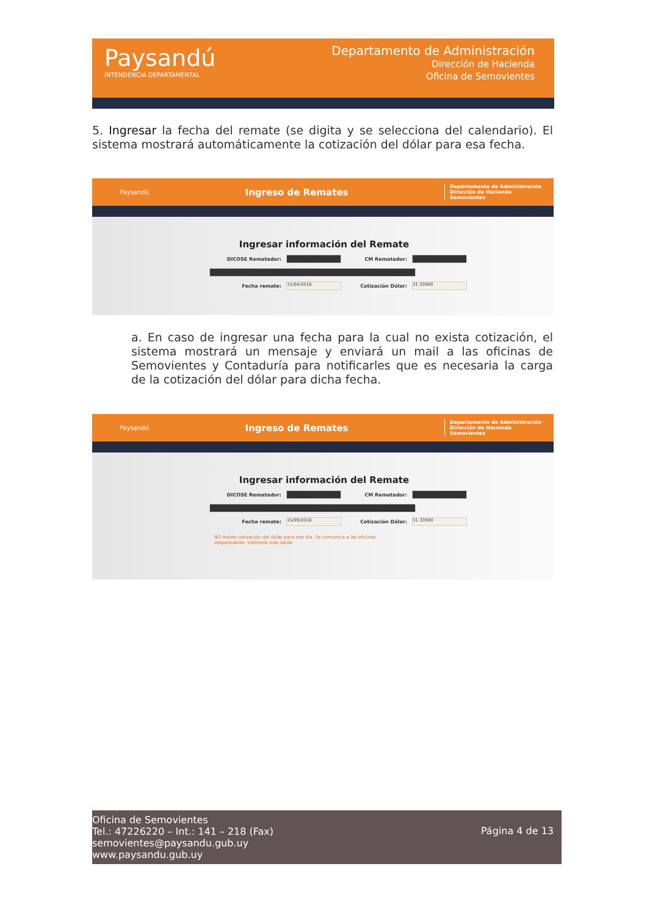Paysandú
INTENDENCIA DEPARTAMENTAL
Departamento de Administración
Dirección de Hacienda
Oficina de Semovientes
5. Ingresar la fecha del remate (se digita y se selecciona del calendario). El sistema mostrará automáticamente la cotización del dólar para esa fecha.
Paysandú Ingreso de Remates Departamento de Administración
Dirección de Hacienda
Semovientes
Ingresar información del Remate
DICOSE Rematador: CM Rematador:
Fecha remate: 15/04/2016 Cotización Dólar: 31.33900
a. En caso de ingresar una fecha para la cual no exista cotización, el sistema mostrará un mensaje y enviará un mail a las oficinas de Semovientes y Contaduría para notificarles que es necesaria la carga de la cotización del dólar para dicha fecha.
Paysandú Ingreso de Remates Departamento de Administración
Dirección de Hacienda
Semovientes
Ingresar información del Remate
DICOSE Rematador: CM Rematador:
Fecha remate: 15/09/2016 Cotización Dólar: 31.33900
NO existe cotización del dólar para ese día. Se comunica a las oficinas responsables. Inténtelo más tarde.
Oficina de Semovientes
Tel.: 47226220 – Int.: 141 – 218 (Fax)
semovientes@paysandu.gub.uy
www.paysandu.gub.uy
Página 4 de 13